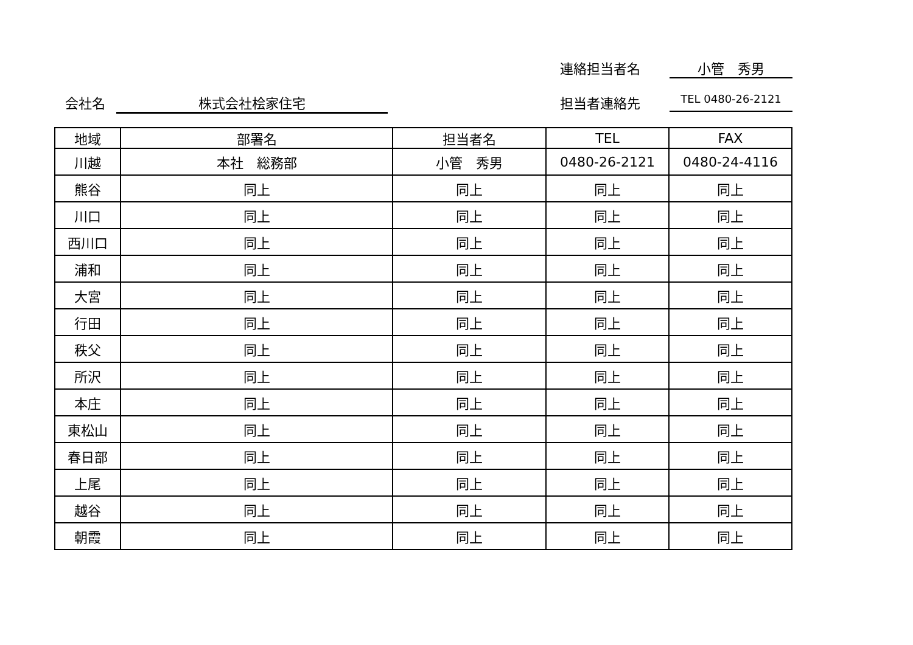連絡担当者名 小管　秀男
会社名 株式会社桧家住宅
担当者連絡先
TEL 0480-26-2121
| 地域 | 部署名 | 担当者名 | TEL | FAX |
| --- | --- | --- | --- | --- |
| 川越 | 本社 総務部 | 小管 秀男 | 0480-26-2121 | 0480-24-4116 |
| 熊谷 | 同上 | 同上 | 同上 | 同上 |
| 川口 | 同上 | 同上 | 同上 | 同上 |
| 西川口 | 同上 | 同上 | 同上 | 同上 |
| 浦和 | 同上 | 同上 | 同上 | 同上 |
| 大宮 | 同上 | 同上 | 同上 | 同上 |
| 行田 | 同上 | 同上 | 同上 | 同上 |
| 秩父 | 同上 | 同上 | 同上 | 同上 |
| 所沢 | 同上 | 同上 | 同上 | 同上 |
| 本庄 | 同上 | 同上 | 同上 | 同上 |
| 東松山 | 同上 | 同上 | 同上 | 同上 |
| 春日部 | 同上 | 同上 | 同上 | 同上 |
| 上尾 | 同上 | 同上 | 同上 | 同上 |
| 越谷 | 同上 | 同上 | 同上 | 同上 |
| 朝霞 | 同上 | 同上 | 同上 | 同上 |